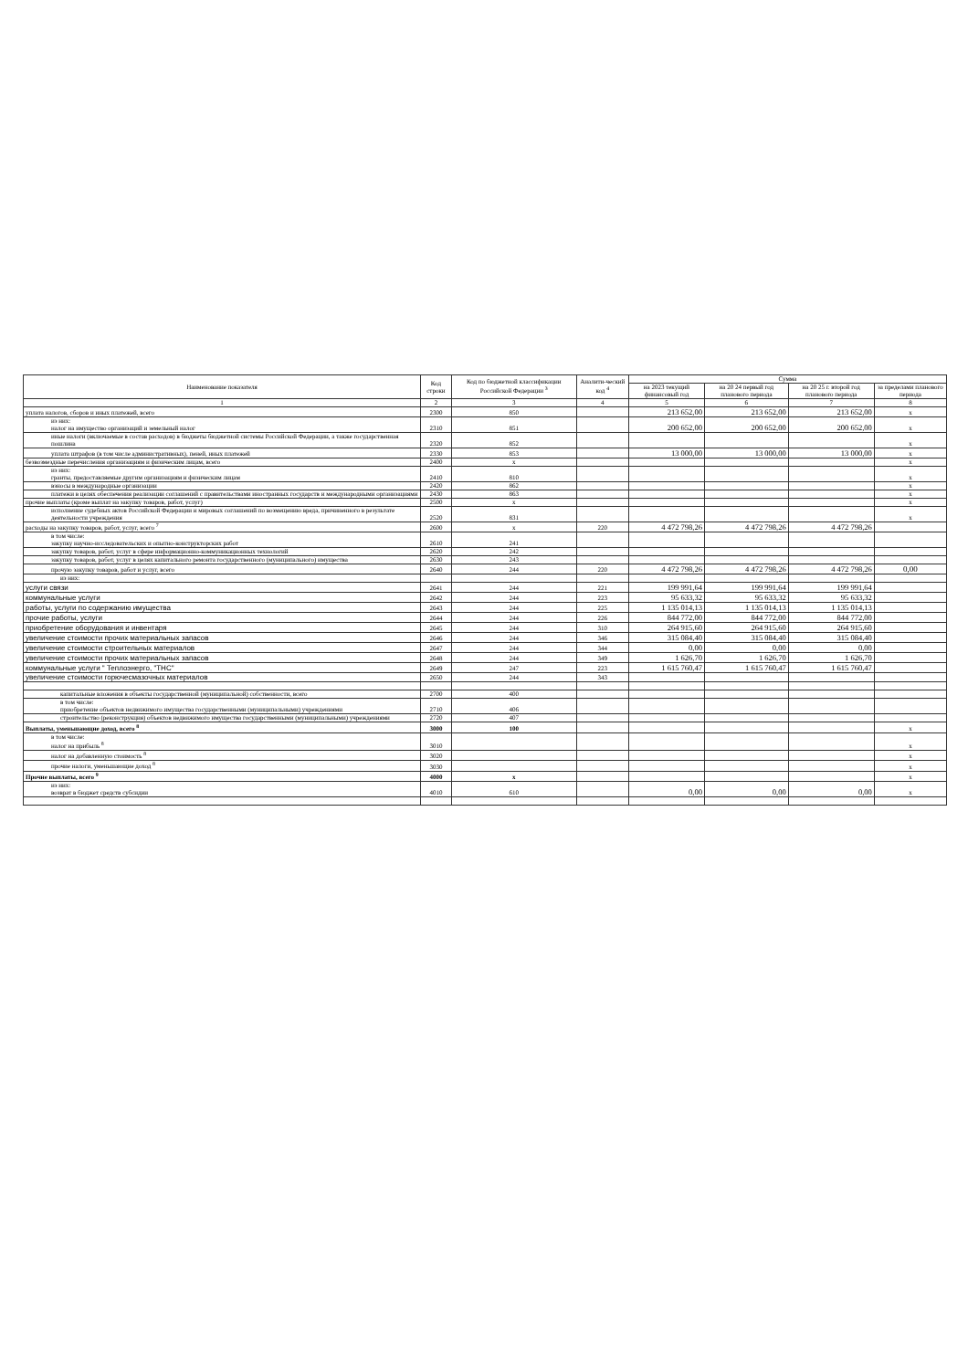| Наименование показателя | Код строки | Код по бюджетной классификации Российской Федерации <sup>3</sup> | Аналити-ческий код <sup>4</sup> | Сумма | | | |
| --- | --- | --- | --- | --- | --- | --- | --- |
| | | | | на 2023 текущий финансовый год | на 20 24 первый год планового периода | на 20 25 г. второй год планового периода | за пределами планового периода |
| 1 | 2 | 3 | 4 | 5 | 6 | 7 | 8 |
| уплата налогов, сборов и иных платежей, всего | 2300 | 850 | | 213 652,00 | 213 652,00 | 213 652,00 | x |
| из них: налог на имущество организаций и земельный налог | 2310 | 851 | | 200 652,00 | 200 652,00 | 200 652,00 | x |
| иные налоги (включаемые в состав расходов) в бюджеты бюджетной системы Российской Федерации, а также государственная пошлина | 2320 | 852 | | | | | x |
| уплата штрафов (в том числе административных), пеней, иных платежей | 2330 | 853 | | 13 000,00 | 13 000,00 | 13 000,00 | x |
| безвозмездные перечисления организациям и физическим лицам, всего | 2400 | x | | | | | x |
| из них: гранты, предоставляемые другим организациям и физическим лицам | 2410 | 810 | | | | | x |
| взносы в международные организации | 2420 | 862 | | | | | x |
| платежи в целях обеспечения реализации соглашений с правительствами иностранных государств и международными организациями | 2430 | 863 | | | | | x |
| прочие выплаты (кроме выплат на закупку товаров, работ, услуг) | 2500 | x | | | | | x |
| исполнение судебных актов Российской Федерации и мировых соглашений по возмещению вреда, причиненного в результате деятельности учреждения | 2520 | 831 | | | | | x |
| расходы на закупку товаров, работ, услуг, всего <sup>7</sup> | 2600 | x | 220 | 4 472 798,26 | 4 472 798,26 | 4 472 798,26 | |
| в том числе: закупку научно-исследовательских и опытно-конструкторских работ | 2610 | 241 | | | | | |
| закупку товаров, работ, услуг в сфере информационно-коммуникационных технологий | 2620 | 242 | | | | | |
| закупку товаров, работ, услуг в целях капитального ремонта государственного (муниципального) имущества | 2630 | 243 | | | | | |
| прочую закупку товаров, работ и услуг, всего | 2640 | 244 | 220 | 4 472 798,26 | 4 472 798,26 | 4 472 798,26 | 0,00 |
| из них: | | | | | | | |
| услуги связи | 2641 | 244 | 221 | 199 991,64 | 199 991,64 | 199 991,64 | |
| коммунальные услуги | 2642 | 244 | 223 | 95 633,32 | 95 633,32 | 95 633,32 | |
| работы, услуги по содержанию имущества | 2643 | 244 | 225 | 1 135 014,13 | 1 135 014,13 | 1 135 014,13 | |
| прочие работы, услуги | 2644 | 244 | 226 | 844 772,00 | 844 772,00 | 844 772,00 | |
| приобретение оборудования и инвентаря | 2645 | 244 | 310 | 264 915,60 | 264 915,60 | 264 915,60 | |
| увеличение стоимости прочих материальных запасов | 2646 | 244 | 346 | 315 084,40 | 315 084,40 | 315 084,40 | |
| увеличение стоимости строительных материалов | 2647 | 244 | 344 | 0,00 | 0,00 | 0,00 | |
| увеличение стоимости прочих материальных запасов | 2648 | 244 | 349 | 1 626,70 | 1 626,70 | 1 626,70 | |
| коммунальные услуги " Теплоэнерго, "ТНС" | 2649 | 247 | 223 | 1 615 760,47 | 1 615 760,47 | 1 615 760,47 | |
| увеличение стоимости горючесмазочных материалов | 2650 | 244 | 343 | | | | |
| капитальные вложения в объекты государственной (муниципальной) собственности, всего | 2700 | 400 | | | | | |
| в том числе: приобретение объектов недвижимого имущества государственными (муниципальными) учреждениями | 2710 | 406 | | | | | |
| строительство (реконструкция) объектов недвижимого имущества государственными (муниципальными) учреждениями | 2720 | 407 | | | | | |
| Выплаты, уменьшающие доход, всего <sup>8</sup> | 3000 | 100 | | | | | x |
| в том числе: налог на прибыль <sup>8</sup> | 3010 | | | | | | x |
| налог на добавленную стоимость <sup>8</sup> | 3020 | | | | | | x |
| прочие налоги, уменьшающие доход <sup>8</sup> | 3030 | | | | | | x |
| Прочие выплаты, всего <sup>9</sup> | 4000 | x | | | | | x |
| из них: возврат в бюджет средств субсидии | 4010 | 610 | | 0,00 | 0,00 | 0,00 | x |